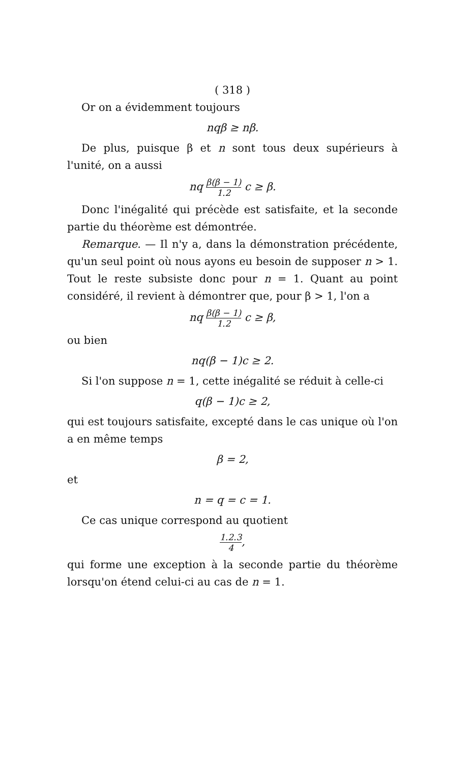( 318 )
Or on a évidemment toujours
nqβ ≥ nβ.
De plus, puisque β et n sont tous deux supérieurs à l'unité, on a aussi
nq β(β − 1) 1.2 c ≥ β.
Donc l'inégalité qui précède est satisfaite, et la seconde partie du théorème est démontrée.
Remarque. — Il n'y a, dans la démonstration précédente, qu'un seul point où nous ayons eu besoin de supposer n > 1. Tout le reste subsiste donc pour n = 1. Quant au point considéré, il revient à démontrer que, pour β > 1, l'on a
nq β(β − 1) 1.2 c ≥ β,
ou bien
nq(β − 1)c ≥ 2.
Si l'on suppose n = 1, cette inégalité se réduit à celle-ci
q(β − 1)c ≥ 2,
qui est toujours satisfaite, excepté dans le cas unique où l'on a en même temps
β = 2,
et
n = q = c = 1.
Ce cas unique correspond au quotient
1.2.3 4,
qui forme une exception à la seconde partie du théorème lorsqu'on étend celui-ci au cas de n = 1.